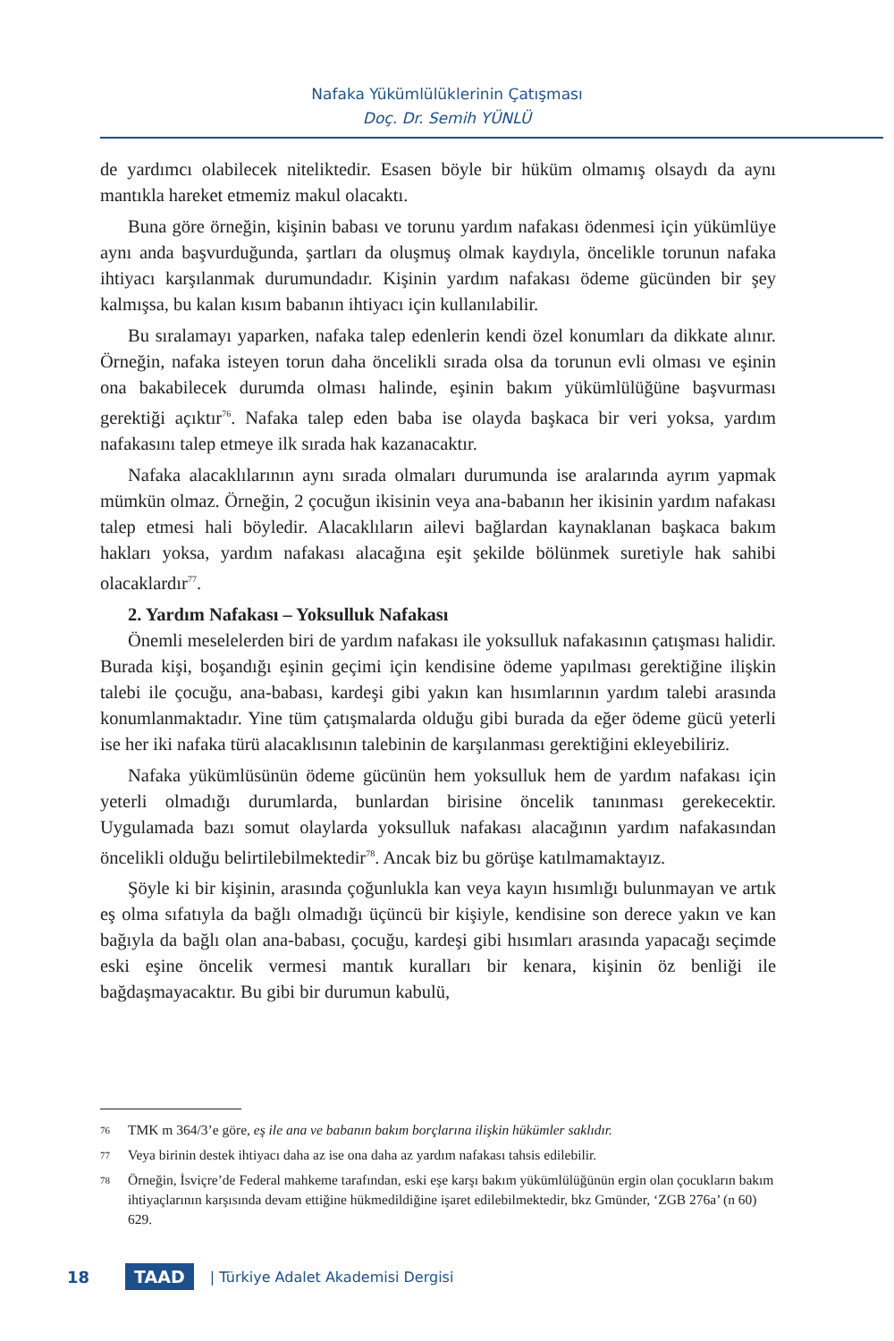Nafaka Yükümlülüklerinin Çatışması
Doç. Dr. Semih YÜNLÜ
de yardımcı olabilecek niteliktedir. Esasen böyle bir hüküm olmamış olsaydı da aynı mantıkla hareket etmemiz makul olacaktı.
Buna göre örneğin, kişinin babası ve torunu yardım nafakası ödenmesi için yükümlüye aynı anda başvurduğunda, şartları da oluşmuş olmak kaydıyla, öncelikle torunun nafaka ihtiyacı karşılanmak durumundadır. Kişinin yardım nafakası ödeme gücünden bir şey kalmışsa, bu kalan kısım babanın ihtiyacı için kullanılabilir.
Bu sıralamayı yaparken, nafaka talep edenlerin kendi özel konumları da dikkate alınır. Örneğin, nafaka isteyen torun daha öncelikli sırada olsa da torunun evli olması ve eşinin ona bakabilecek durumda olması halinde, eşinin bakım yükümlülüğüne başvurması gerektiği açıktır<sup>76</sup>. Nafaka talep eden baba ise olayda başkaca bir veri yoksa, yardım nafakasını talep etmeye ilk sırada hak kazanacaktır.
Nafaka alacaklılarının aynı sırada olmaları durumunda ise aralarında ayrım yapmak mümkün olmaz. Örneğin, 2 çocuğun ikisinin veya ana-babanın her ikisinin yardım nafakası talep etmesi hali böyledir. Alacaklıların ailevi bağlardan kaynaklanan başkaca bakım hakları yoksa, yardım nafakası alacağına eşit şekilde bölünmek suretiyle hak sahibi olacaklardır<sup>77</sup>.
2. Yardım Nafakası – Yoksulluk Nafakası
Önemli meselelerden biri de yardım nafakası ile yoksulluk nafakasının çatışması halidir. Burada kişi, boşandığı eşinin geçimi için kendisine ödeme yapılması gerektiğine ilişkin talebi ile çocuğu, ana-babası, kardeşi gibi yakın kan hısımlarının yardım talebi arasında konumlanmaktadır. Yine tüm çatışmalarda olduğu gibi burada da eğer ödeme gücü yeterli ise her iki nafaka türü alacaklısının talebinin de karşılanması gerektiğini ekleyebiliriz.
Nafaka yükümlüsünün ödeme gücünün hem yoksulluk hem de yardım nafakası için yeterli olmadığı durumlarda, bunlardan birisine öncelik tanınması gerekecektir. Uygulamada bazı somut olaylarda yoksulluk nafakası alacağının yardım nafakasından öncelikli olduğu belirtilebilmektedir<sup>78</sup>. Ancak biz bu görüşe katılmamaktayız.
Şöyle ki bir kişinin, arasında çoğunlukla kan veya kayın hısımlığı bulunmayan ve artık eş olma sıfatıyla da bağlı olmadığı üçüncü bir kişiyle, kendisine son derece yakın ve kan bağıyla da bağlı olan ana-babası, çocuğu, kardeşi gibi hısımları arasında yapacağı seçimde eski eşine öncelik vermesi mantık kuralları bir kenara, kişinin öz benliği ile bağdaşmayacaktır. Bu gibi bir durumun kabulü,
76 TMK m 364/3’e göre, eş ile ana ve babanın bakım borçlarına ilişkin hükümler saklıdır.
77 Veya birinin destek ihtiyacı daha az ise ona daha az yardım nafakası tahsis edilebilir.
78 Örneğin, İsviçre’de Federal mahkeme tarafından, eski eşe karşı bakım yükümlülüğünün ergin olan çocukların bakım ihtiyaçlarının karşısında devam ettiğine hükmedildiğine işaret edilebilmektedir, bkz Gmünder, ‘ZGB 276a’ (n 60) 629.
18 TAAD | Türkiye Adalet Akademisi Dergisi